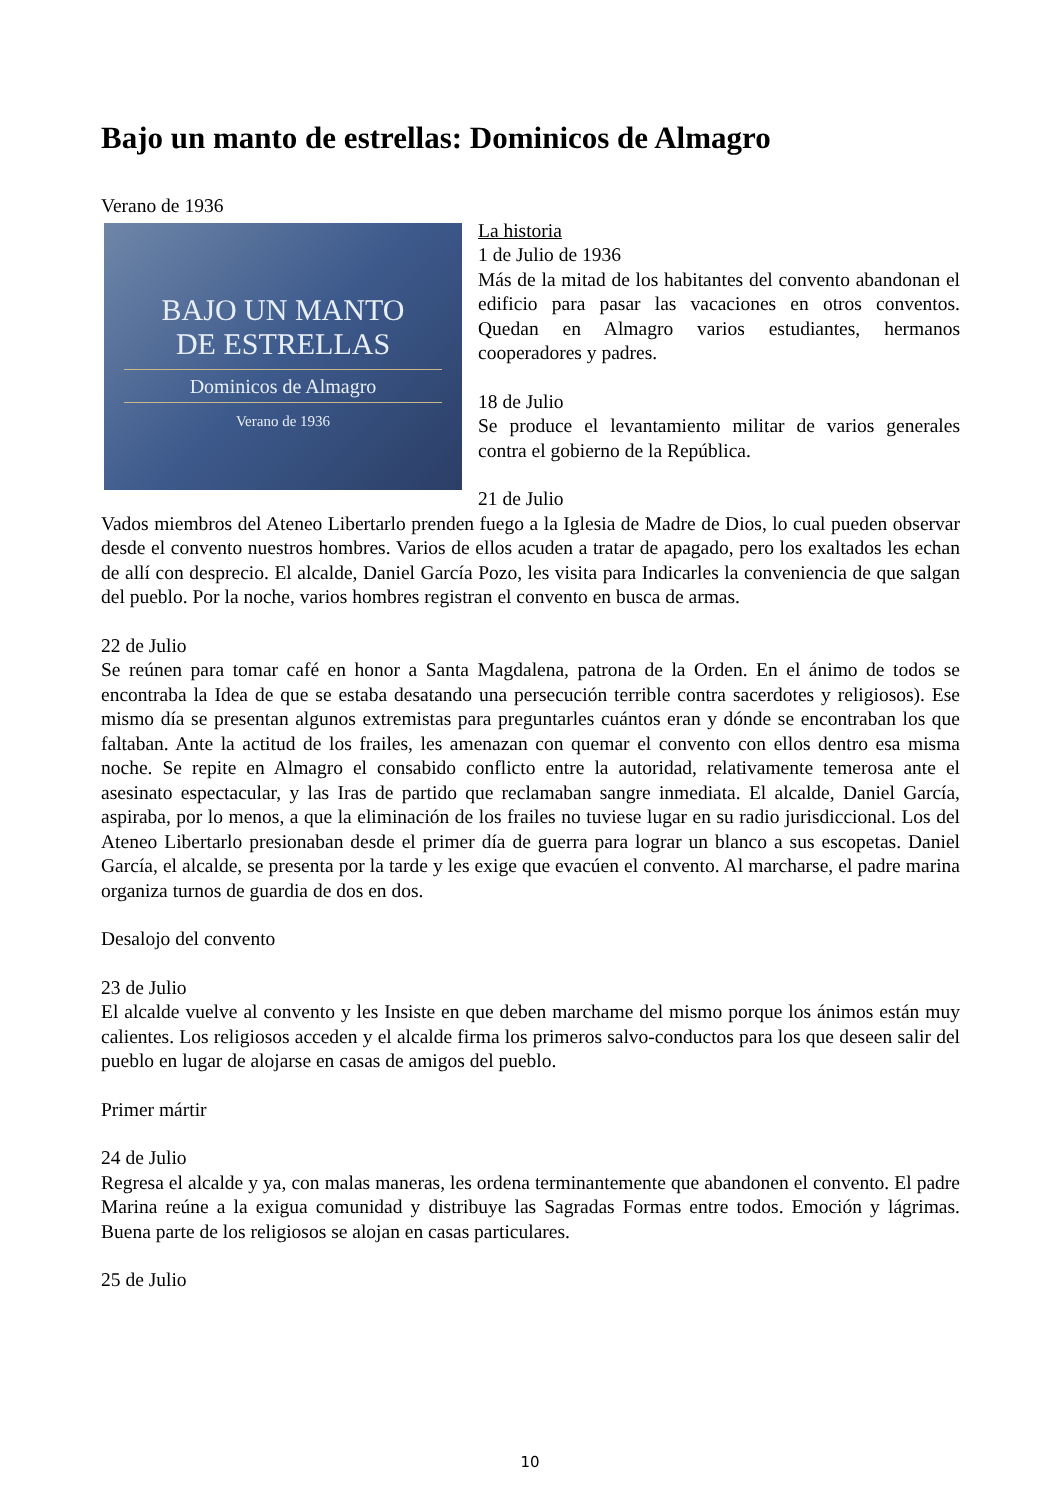Bajo un manto de estrellas: Dominicos de Almagro
Verano de 1936
BAJO UN MANTO
DE ESTRELLAS
Dominicos de Almagro
Verano de 1936
La historia
1 de Julio de 1936
Más de la mitad de los habitantes del convento abandonan el edificio para pasar las vacaciones en otros conventos. Quedan en Almagro varios estudiantes, hermanos cooperadores y padres.
18 de Julio
Se produce el levantamiento militar de varios generales contra el gobierno de la República.
21 de Julio
Vados miembros del Ateneo Libertarlo prenden fuego a la Iglesia de Madre de Dios, lo cual pueden observar desde el convento nuestros hombres. Varios de ellos acuden a tratar de apagado, pero los exaltados les echan de allí con desprecio. El alcalde, Daniel García Pozo, les visita para Indicarles la conveniencia de que salgan del pueblo. Por la noche, varios hombres registran el convento en busca de armas.
22 de Julio
Se reúnen para tomar café en honor a Santa Magdalena, patrona de la Orden. En el ánimo de todos se encontraba la Idea de que se estaba desatando una persecución terrible contra sacerdotes y religiosos). Ese mismo día se presentan algunos extremistas para preguntarles cuántos eran y dónde se encontraban los que faltaban. Ante la actitud de los frailes, les amenazan con quemar el convento con ellos dentro esa misma noche. Se repite en Almagro el consabido conflicto entre la autoridad, relativamente temerosa ante el asesinato espectacular, y las Iras de partido que reclamaban sangre inmediata. El alcalde, Daniel García, aspiraba, por lo menos, a que la eliminación de los frailes no tuviese lugar en su radio jurisdiccional. Los del Ateneo Libertarlo presionaban desde el primer día de guerra para lograr un blanco a sus escopetas. Daniel García, el alcalde, se presenta por la tarde y les exige que evacúen el convento. Al marcharse, el padre marina organiza turnos de guardia de dos en dos.
Desalojo del convento
23 de Julio
El alcalde vuelve al convento y les Insiste en que deben marchame del mismo porque los ánimos están muy calientes. Los religiosos acceden y el alcalde firma los primeros salvo-conductos para los que deseen salir del pueblo en lugar de alojarse en casas de amigos del pueblo.
Primer mártir
24 de Julio
Regresa el alcalde y ya, con malas maneras, les ordena terminantemente que abandonen el convento. El padre Marina reúne a la exigua comunidad y distribuye las Sagradas Formas entre todos. Emoción y lágrimas. Buena parte de los religiosos se alojan en casas particulares.
25 de Julio
10